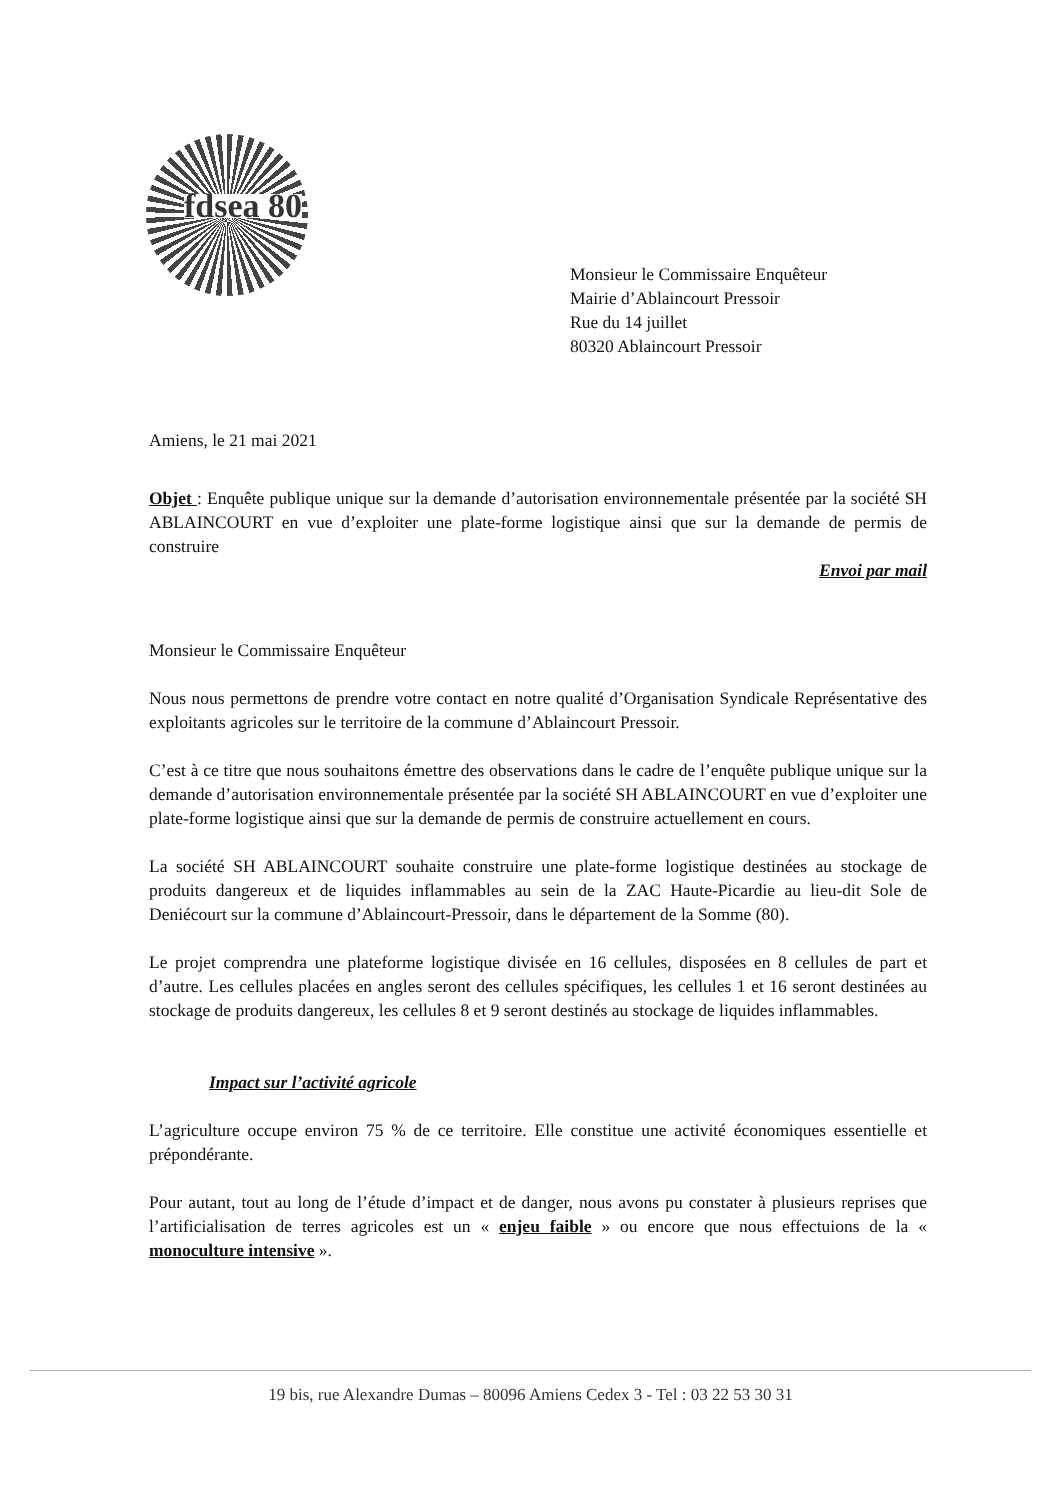fdsea 80
Monsieur le Commissaire Enquêteur
Mairie d’Ablaincourt Pressoir
Rue du 14 juillet
80320 Ablaincourt Pressoir
Amiens, le 21 mai 2021
Objet : Enquête publique unique sur la demande d’autorisation environnementale présentée par la société SH ABLAINCOURT en vue d’exploiter une plate-forme logistique ainsi que sur la demande de permis de construire
Envoi par mail
Monsieur le Commissaire Enquêteur
Nous nous permettons de prendre votre contact en notre qualité d’Organisation Syndicale Représentative des exploitants agricoles sur le territoire de la commune d’Ablaincourt Pressoir.
C’est à ce titre que nous souhaitons émettre des observations dans le cadre de l’enquête publique unique sur la demande d’autorisation environnementale présentée par la société SH ABLAINCOURT en vue d’exploiter une plate-forme logistique ainsi que sur la demande de permis de construire actuellement en cours.
La société SH ABLAINCOURT souhaite construire une plate-forme logistique destinées au stockage de produits dangereux et de liquides inflammables au sein de la ZAC Haute-Picardie au lieu-dit Sole de Deniécourt sur la commune d’Ablaincourt-Pressoir, dans le département de la Somme (80).
Le projet comprendra une plateforme logistique divisée en 16 cellules, disposées en 8 cellules de part et d’autre. Les cellules placées en angles seront des cellules spécifiques, les cellules 1 et 16 seront destinées au stockage de produits dangereux, les cellules 8 et 9 seront destinés au stockage de liquides inflammables.
Impact sur l’activité agricole
L’agriculture occupe environ 75 % de ce territoire. Elle constitue une activité économiques essentielle et prépondérante.
Pour autant, tout au long de l’étude d’impact et de danger, nous avons pu constater à plusieurs reprises que l’artificialisation de terres agricoles est un « enjeu faible » ou encore que nous effectuions de la « monoculture intensive ».
19 bis, rue Alexandre Dumas – 80096 Amiens Cedex 3 - Tel : 03 22 53 30 31